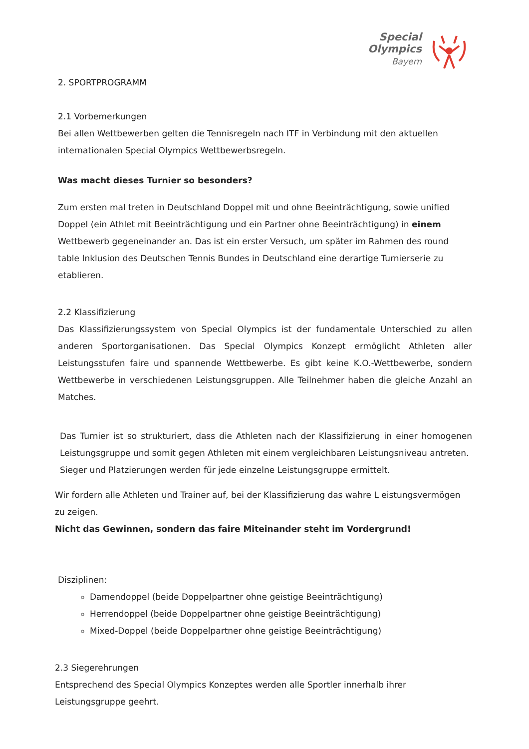Special
Olympics
Bayern
2. SPORTPROGRAMM
2.1 Vorbemerkungen
Bei allen Wettbewerben gelten die Tennisregeln nach ITF in Verbindung mit den aktuellen internationalen Special Olympics Wettbewerbsregeln.
Was macht dieses Turnier so besonders?
Zum ersten mal treten in Deutschland Doppel mit und ohne Beeinträchtigung, sowie unified Doppel (ein Athlet mit Beeinträchtigung und ein Partner ohne Beeinträchtigung) in einem Wettbewerb gegeneinander an. Das ist ein erster Versuch, um später im Rahmen des round table Inklusion des Deutschen Tennis Bundes in Deutschland eine derartige Turnierserie zu etablieren.
2.2 Klassifizierung
Das Klassifizierungssystem von Special Olympics ist der fundamentale Unterschied zu allen anderen Sportorganisationen. Das Special Olympics Konzept ermöglicht Athleten aller Leistungsstufen faire und spannende Wettbewerbe. Es gibt keine K.O.-Wettbewerbe, sondern Wettbewerbe in verschiedenen Leistungsgruppen. Alle Teilnehmer haben die gleiche Anzahl an Matches.
Das Turnier ist so strukturiert, dass die Athleten nach der Klassifizierung in einer homogenen Leistungsgruppe und somit gegen Athleten mit einem vergleichbaren Leistungsniveau antreten.
Sieger und Platzierungen werden für jede einzelne Leistungsgruppe ermittelt.
Wir fordern alle Athleten und Trainer auf, bei der Klassifizierung das wahre L eistungsvermögen zu zeigen.
Nicht das Gewinnen, sondern das faire Miteinander steht im Vordergrund!
Disziplinen:
Damendoppel (beide Doppelpartner ohne geistige Beeinträchtigung)
Herrendoppel (beide Doppelpartner ohne geistige Beeinträchtigung)
Mixed-Doppel (beide Doppelpartner ohne geistige Beeinträchtigung)
2.3 Siegerehrungen
Entsprechend des Special Olympics Konzeptes werden alle Sportler innerhalb ihrer Leistungsgruppe geehrt.